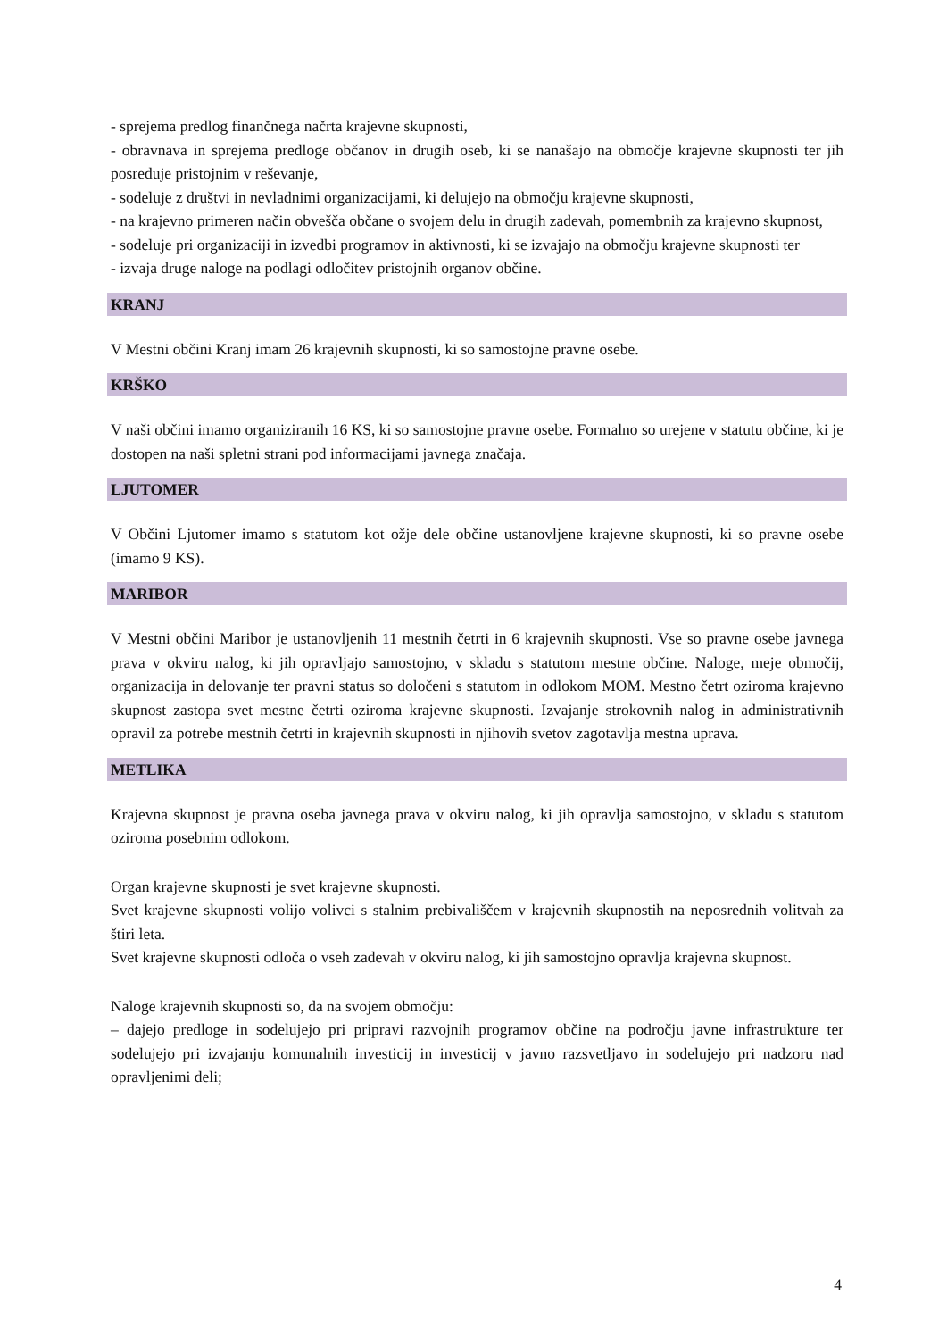- sprejema predlog finančnega načrta krajevne skupnosti,
- obravnava in sprejema predloge občanov in drugih oseb, ki se nanašajo na območje krajevne skupnosti ter jih posreduje pristojnim v reševanje,
- sodeluje z društvi in nevladnimi organizacijami, ki delujejo na območju krajevne skupnosti,
- na krajevno primeren način obvešča občane o svojem delu in drugih zadevah, pomembnih za krajevno skupnost,
- sodeluje pri organizaciji in izvedbi programov in aktivnosti, ki se izvajajo na območju krajevne skupnosti ter
- izvaja druge naloge na podlagi odločitev pristojnih organov občine.
KRANJ
V Mestni občini Kranj imam 26 krajevnih skupnosti, ki so samostojne pravne osebe.
KRŠKO
V naši občini imamo organiziranih 16 KS, ki so samostojne pravne osebe. Formalno so urejene v statutu občine, ki je dostopen na naši spletni strani pod informacijami javnega značaja.
LJUTOMER
V Občini Ljutomer imamo s statutom kot ožje dele občine ustanovljene krajevne skupnosti, ki so pravne osebe (imamo 9 KS).
MARIBOR
V Mestni občini Maribor je ustanovljenih 11 mestnih četrti in 6 krajevnih skupnosti. Vse so pravne osebe javnega prava v okviru nalog, ki jih opravljajo samostojno, v skladu s statutom mestne občine. Naloge, meje območij, organizacija in delovanje ter pravni status so določeni s statutom in odlokom MOM. Mestno četrt oziroma krajevno skupnost zastopa svet mestne četrti oziroma krajevne skupnosti. Izvajanje strokovnih nalog in administrativnih opravil za potrebe mestnih četrti in krajevnih skupnosti in njihovih svetov zagotavlja mestna uprava.
METLIKA
Krajevna skupnost je pravna oseba javnega prava v okviru nalog, ki jih opravlja samostojno, v skladu s statutom oziroma posebnim odlokom.
Organ krajevne skupnosti je svet krajevne skupnosti.
Svet krajevne skupnosti volijo volivci s stalnim prebivališčem v krajevnih skupnostih na neposrednih volitvah za štiri leta.
Svet krajevne skupnosti odloča o vseh zadevah v okviru nalog, ki jih samostojno opravlja krajevna skupnost.
Naloge krajevnih skupnosti so, da na svojem območju:
– dajejo predloge in sodelujejo pri pripravi razvojnih programov občine na področju javne infrastrukture ter sodelujejo pri izvajanju komunalnih investicij in investicij v javno razsvetljavo in sodelujejo pri nadzoru nad opravljenimi deli;
4